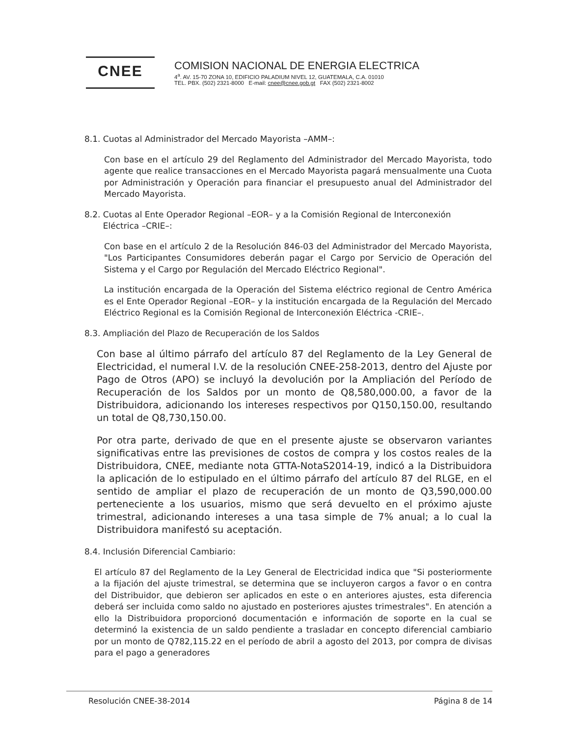CNEE
COMISION NACIONAL DE ENERGIA ELECTRICA
4<sup>a</sup>. AV. 15-70 ZONA 10, EDIFICIO PALADIUM NIVEL 12, GUATEMALA, C.A. 01010
TEL. PBX. (502) 2321-8000 E-mail: cnee@cnee.gob.gt FAX (502) 2321-8002
8.1. Cuotas al Administrador del Mercado Mayorista –AMM–:
Con base en el artículo 29 del Reglamento del Administrador del Mercado Mayorista, todo agente que realice transacciones en el Mercado Mayorista pagará mensualmente una Cuota por Administración y Operación para financiar el presupuesto anual del Administrador del Mercado Mayorista.
8.2. Cuotas al Ente Operador Regional –EOR– y a la Comisión Regional de Interconexión
Eléctrica –CRIE–:
Con base en el artículo 2 de la Resolución 846-03 del Administrador del Mercado Mayorista, "Los Participantes Consumidores deberán pagar el Cargo por Servicio de Operación del Sistema y el Cargo por Regulación del Mercado Eléctrico Regional".
La institución encargada de la Operación del Sistema eléctrico regional de Centro América es el Ente Operador Regional –EOR– y la institución encargada de la Regulación del Mercado Eléctrico Regional es la Comisión Regional de Interconexión Eléctrica -CRIE–.
8.3. Ampliación del Plazo de Recuperación de los Saldos
Con base al último párrafo del artículo 87 del Reglamento de la Ley General de Electricidad, el numeral I.V. de la resolución CNEE-258-2013, dentro del Ajuste por Pago de Otros (APO) se incluyó la devolución por la Ampliación del Período de Recuperación de los Saldos por un monto de Q8,580,000.00, a favor de la Distribuidora, adicionando los intereses respectivos por Q150,150.00, resultando un total de Q8,730,150.00.
Por otra parte, derivado de que en el presente ajuste se observaron variantes significativas entre las previsiones de costos de compra y los costos reales de la Distribuidora, CNEE, mediante nota GTTA-NotaS2014-19, indicó a la Distribuidora la aplicación de lo estipulado en el último párrafo del artículo 87 del RLGE, en el sentido de ampliar el plazo de recuperación de un monto de Q3,590,000.00 perteneciente a los usuarios, mismo que será devuelto en el próximo ajuste trimestral, adicionando intereses a una tasa simple de 7% anual; a lo cual la Distribuidora manifestó su aceptación.
8.4. Inclusión Diferencial Cambiario:
El artículo 87 del Reglamento de la Ley General de Electricidad indica que "Si posteriormente a la fijación del ajuste trimestral, se determina que se incluyeron cargos a favor o en contra del Distribuidor, que debieron ser aplicados en este o en anteriores ajustes, esta diferencia deberá ser incluida como saldo no ajustado en posteriores ajustes trimestrales". En atención a ello la Distribuidora proporcionó documentación e información de soporte en la cual se determinó la existencia de un saldo pendiente a trasladar en concepto diferencial cambiario por un monto de Q782,115.22 en el período de abril a agosto del 2013, por compra de divisas para el pago a generadores
Resolución CNEE-38-2014 Página 8 de 14